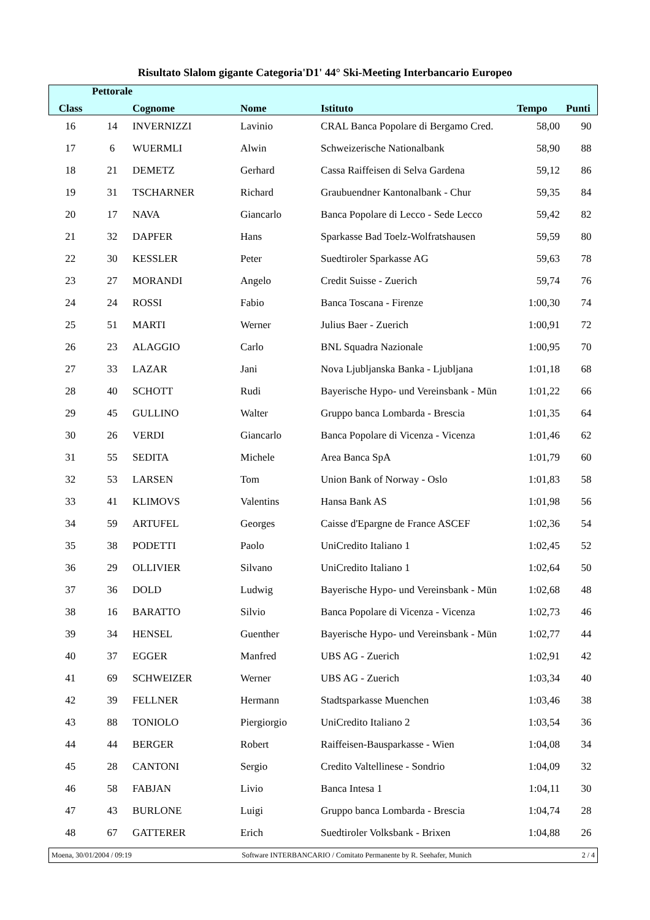Risultato Slalom gigante Categoria'D1' 44° Ski-Meeting Interbancario Europeo
| Class | Pettorale | Cognome | Nome | Istituto | Tempo | Punti |
| --- | --- | --- | --- | --- | --- | --- |
| 16 | 14 | INVERNIZZI | Lavinio | CRAL Banca Popolare di Bergamo Cred. | 58,00 | 90 |
| 17 | 6 | WUERMLI | Alwin | Schweizerische Nationalbank | 58,90 | 88 |
| 18 | 21 | DEMETZ | Gerhard | Cassa Raiffeisen di Selva Gardena | 59,12 | 86 |
| 19 | 31 | TSCHARNER | Richard | Graubuendner Kantonalbank - Chur | 59,35 | 84 |
| 20 | 17 | NAVA | Giancarlo | Banca Popolare di Lecco - Sede Lecco | 59,42 | 82 |
| 21 | 32 | DAPFER | Hans | Sparkasse Bad Toelz-Wolfratshausen | 59,59 | 80 |
| 22 | 30 | KESSLER | Peter | Suedtiroler Sparkasse AG | 59,63 | 78 |
| 23 | 27 | MORANDI | Angelo | Credit Suisse - Zuerich | 59,74 | 76 |
| 24 | 24 | ROSSI | Fabio | Banca Toscana - Firenze | 1:00,30 | 74 |
| 25 | 51 | MARTI | Werner | Julius Baer - Zuerich | 1:00,91 | 72 |
| 26 | 23 | ALAGGIO | Carlo | BNL Squadra Nazionale | 1:00,95 | 70 |
| 27 | 33 | LAZAR | Jani | Nova Ljubljanska Banka - Ljubljana | 1:01,18 | 68 |
| 28 | 40 | SCHOTT | Rudi | Bayerische Hypo- und Vereinsbank - Mün | 1:01,22 | 66 |
| 29 | 45 | GULLINO | Walter | Gruppo banca Lombarda - Brescia | 1:01,35 | 64 |
| 30 | 26 | VERDI | Giancarlo | Banca Popolare di Vicenza - Vicenza | 1:01,46 | 62 |
| 31 | 55 | SEDITA | Michele | Area Banca SpA | 1:01,79 | 60 |
| 32 | 53 | LARSEN | Tom | Union Bank of Norway - Oslo | 1:01,83 | 58 |
| 33 | 41 | KLIMOVS | Valentins | Hansa Bank AS | 1:01,98 | 56 |
| 34 | 59 | ARTUFEL | Georges | Caisse d'Epargne de France ASCEF | 1:02,36 | 54 |
| 35 | 38 | PODETTI | Paolo | UniCredito Italiano 1 | 1:02,45 | 52 |
| 36 | 29 | OLLIVIER | Silvano | UniCredito Italiano 1 | 1:02,64 | 50 |
| 37 | 36 | DOLD | Ludwig | Bayerische Hypo- und Vereinsbank - Mün | 1:02,68 | 48 |
| 38 | 16 | BARATTO | Silvio | Banca Popolare di Vicenza - Vicenza | 1:02,73 | 46 |
| 39 | 34 | HENSEL | Guenther | Bayerische Hypo- und Vereinsbank - Mün | 1:02,77 | 44 |
| 40 | 37 | EGGER | Manfred | UBS AG - Zuerich | 1:02,91 | 42 |
| 41 | 69 | SCHWEIZER | Werner | UBS AG - Zuerich | 1:03,34 | 40 |
| 42 | 39 | FELLNER | Hermann | Stadtsparkasse Muenchen | 1:03,46 | 38 |
| 43 | 88 | TONIOLO | Piergiorgio | UniCredito Italiano 2 | 1:03,54 | 36 |
| 44 | 44 | BERGER | Robert | Raiffeisen-Bausparkasse - Wien | 1:04,08 | 34 |
| 45 | 28 | CANTONI | Sergio | Credito Valtellinese - Sondrio | 1:04,09 | 32 |
| 46 | 58 | FABJAN | Livio | Banca Intesa 1 | 1:04,11 | 30 |
| 47 | 43 | BURLONE | Luigi | Gruppo banca Lombarda - Brescia | 1:04,74 | 28 |
| 48 | 67 | GATTERER | Erich | Suedtiroler Volksbank - Brixen | 1:04,88 | 26 |
Moena, 30/01/2004 / 09:19 Software INTERBANCARIO / Comitato Permanente by R. Seehafer, Munich 2 / 4